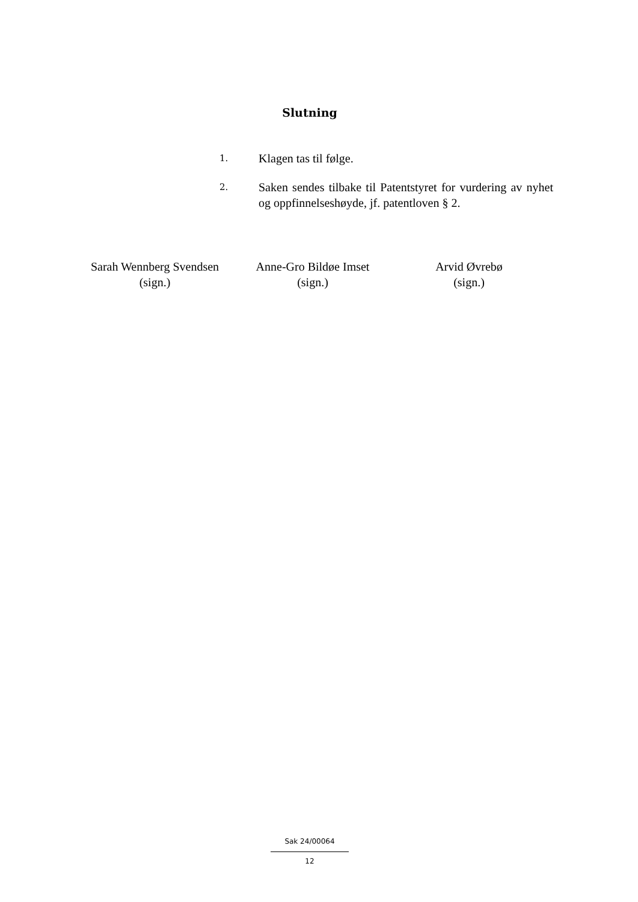Slutning
1.
Klagen tas til følge.
2.
Saken sendes tilbake til Patentstyret for vurdering av nyhet og oppfinnelseshøyde, jf. patentloven § 2.
Sarah Wennberg Svendsen
(sign.)
Anne-Gro Bildøe Imset
(sign.)
Arvid Øvrebø
(sign.)
Sak 24/00064
12